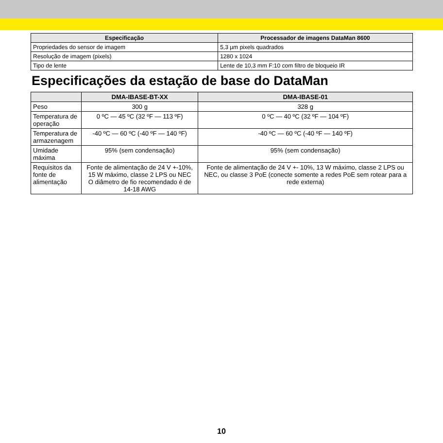| Especificação | Processador de imagens DataMan 8600 |
| --- | --- |
| Propriedades do sensor de imagem | 5,3 µm pixels quadrados |
| Resolução de imagem (pixels) | 1280 x 1024 |
| Tipo de lente | Lente de 10,3 mm F:10 com filtro de bloqueio IR |
Especificações da estação de base do DataMan
| | DMA-IBASE-BT-XX | DMA-IBASE-01 |
| --- | --- | --- |
| Peso | 300 g | 328 g |
| Temperatura de operação | 0 ºC — 45 ºC (32 ºF — 113 ºF) | 0 ºC — 40 ºC (32 ºF — 104 ºF) |
| Temperatura de armazenagem | -40 ºC — 60 ºC (-40 ºF — 140 ºF) | -40 ºC — 60 ºC (-40 ºF — 140 ºF) |
| Umidade máxima | 95% (sem condensação) | 95% (sem condensação) |
| Requisitos da fonte de alimentação | Fonte de alimentação de 24 V +-10%, 15 W máximo, classe 2 LPS ou NEC O diâmetro de fio recomendado é de 14-18 AWG | Fonte de alimentação de 24 V +- 10%, 13 W máximo, classe 2 LPS ou NEC, ou classe 3 PoE (conecte somente a redes PoE sem rotear para a rede externa) |
10